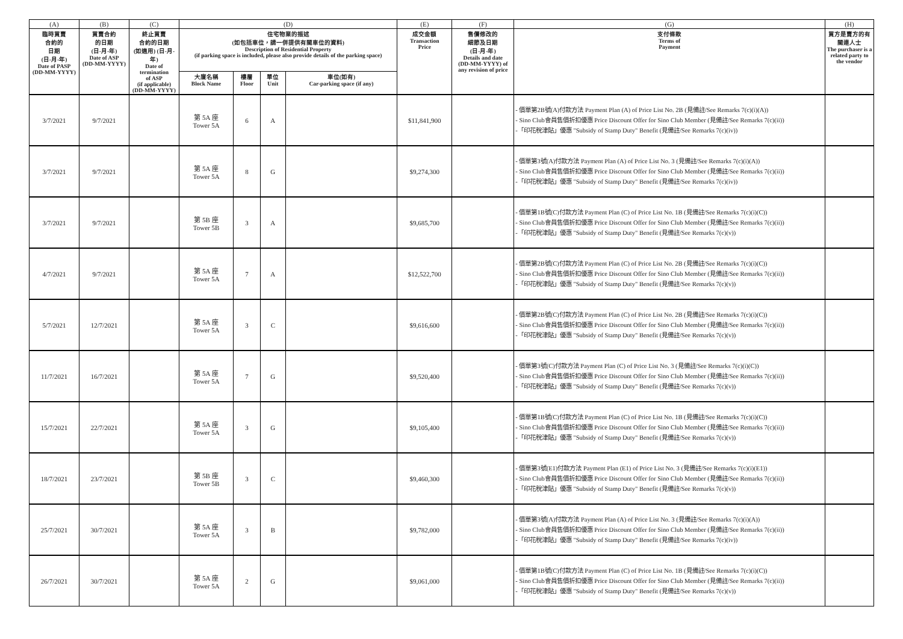| (A) | (B) | (C) | (D) | | | | (E) | (F) | (G) | (H) |
| 臨時買賣 合約的 日期 (日-月-年) Date of PASP (DD-MM-YYYY) | 買賣合約 的日期 (日-月-年) Date of ASP (DD-MM-YYYY) | 終止買賣 合約的日期 (如適用) (日-月-年) Date of termination of ASP (if applicable) (DD-MM-YYYY) | 住宅物業的描述 (如包括車位，請一併提供有關車位的資料) Description of Residential Property (if parking space is included, please also provide details of the parking space) | | | | 成交金額 Transaction Price | 售價修改的 細節及日期 (日-月-年) Details and date (DD-MM-YYYY) of any revision of price | 支付條款 Terms of Payment | 買方是賣方的有關連人士 The purchaser is a related party to the vendor |
| | | | 大廈名稱 Block Name | 樓層 Floor | 單位 Unit | 車位(如有) Car-parking space (if any) | | | | |
| 3/7/2021 | 9/7/2021 | | 第 5A 座 Tower 5A | 6 | A | | $11,841,900 | | - 價單第2B號(A)付款方法 Payment Plan (A) of Price List No. 2B (見備註/See Remarks 7(c)(i)(A)) - Sino Club會員售價折扣優惠 Price Discount Offer for Sino Club Member (見備註/See Remarks 7(c)(ii)) -「印花稅津貼」優惠 "Subsidy of Stamp Duty" Benefit (見備註/See Remarks 7(c)(iv)) | |
| 3/7/2021 | 9/7/2021 | | 第 5A 座 Tower 5A | 8 | G | | $9,274,300 | | - 價單第3號(A)付款方法 Payment Plan (A) of Price List No. 3 (見備註/See Remarks 7(c)(i)(A)) - Sino Club會員售價折扣優惠 Price Discount Offer for Sino Club Member (見備註/See Remarks 7(c)(ii)) -「印花稅津貼」優惠 "Subsidy of Stamp Duty" Benefit (見備註/See Remarks 7(c)(iv)) | |
| 3/7/2021 | 9/7/2021 | | 第 5B 座 Tower 5B | 3 | A | | $9,685,700 | | - 價單第1B號(C)付款方法 Payment Plan (C) of Price List No. 1B (見備註/See Remarks 7(c)(i)(C)) - Sino Club會員售價折扣優惠 Price Discount Offer for Sino Club Member (見備註/See Remarks 7(c)(ii)) -「印花稅津貼」優惠 "Subsidy of Stamp Duty" Benefit (見備註/See Remarks 7(c)(v)) | |
| 4/7/2021 | 9/7/2021 | | 第 5A 座 Tower 5A | 7 | A | | $12,522,700 | | - 價單第2B號(C)付款方法 Payment Plan (C) of Price List No. 2B (見備註/See Remarks 7(c)(i)(C)) - Sino Club會員售價折扣優惠 Price Discount Offer for Sino Club Member (見備註/See Remarks 7(c)(ii)) -「印花稅津貼」優惠 "Subsidy of Stamp Duty" Benefit (見備註/See Remarks 7(c)(v)) | |
| 5/7/2021 | 12/7/2021 | | 第 5A 座 Tower 5A | 3 | C | | $9,616,600 | | - 價單第2B號(C)付款方法 Payment Plan (C) of Price List No. 2B (見備註/See Remarks 7(c)(i)(C)) - Sino Club會員售價折扣優惠 Price Discount Offer for Sino Club Member (見備註/See Remarks 7(c)(ii)) -「印花稅津貼」優惠 "Subsidy of Stamp Duty" Benefit (見備註/See Remarks 7(c)(v)) | |
| 11/7/2021 | 16/7/2021 | | 第 5A 座 Tower 5A | 7 | G | | $9,520,400 | | - 價單第3號(C)付款方法 Payment Plan (C) of Price List No. 3 (見備註/See Remarks 7(c)(i)(C)) - Sino Club會員售價折扣優惠 Price Discount Offer for Sino Club Member (見備註/See Remarks 7(c)(ii)) -「印花稅津貼」優惠 "Subsidy of Stamp Duty" Benefit (見備註/See Remarks 7(c)(v)) | |
| 15/7/2021 | 22/7/2021 | | 第 5A 座 Tower 5A | 3 | G | | $9,105,400 | | - 價單第1B號(C)付款方法 Payment Plan (C) of Price List No. 1B (見備註/See Remarks 7(c)(i)(C)) - Sino Club會員售價折扣優惠 Price Discount Offer for Sino Club Member (見備註/See Remarks 7(c)(ii)) -「印花稅津貼」優惠 "Subsidy of Stamp Duty" Benefit (見備註/See Remarks 7(c)(v)) | |
| 18/7/2021 | 23/7/2021 | | 第 5B 座 Tower 5B | 3 | C | | $9,460,300 | | - 價單第3號(E1)付款方法 Payment Plan (E1) of Price List No. 3 (見備註/See Remarks 7(c)(i)(E1)) - Sino Club會員售價折扣優惠 Price Discount Offer for Sino Club Member (見備註/See Remarks 7(c)(ii)) -「印花稅津貼」優惠 "Subsidy of Stamp Duty" Benefit (見備註/See Remarks 7(c)(v)) | |
| 25/7/2021 | 30/7/2021 | | 第 5A 座 Tower 5A | 3 | B | | $9,782,000 | | - 價單第3號(A)付款方法 Payment Plan (A) of Price List No. 3 (見備註/See Remarks 7(c)(i)(A)) - Sino Club會員售價折扣優惠 Price Discount Offer for Sino Club Member (見備註/See Remarks 7(c)(ii)) -「印花稅津貼」優惠 "Subsidy of Stamp Duty" Benefit (見備註/See Remarks 7(c)(iv)) | |
| 26/7/2021 | 30/7/2021 | | 第 5A 座 Tower 5A | 2 | G | | $9,061,000 | | - 價單第1B號(C)付款方法 Payment Plan (C) of Price List No. 1B (見備註/See Remarks 7(c)(i)(C)) - Sino Club會員售價折扣優惠 Price Discount Offer for Sino Club Member (見備註/See Remarks 7(c)(ii)) -「印花稅津貼」優惠 "Subsidy of Stamp Duty" Benefit (見備註/See Remarks 7(c)(v)) | |